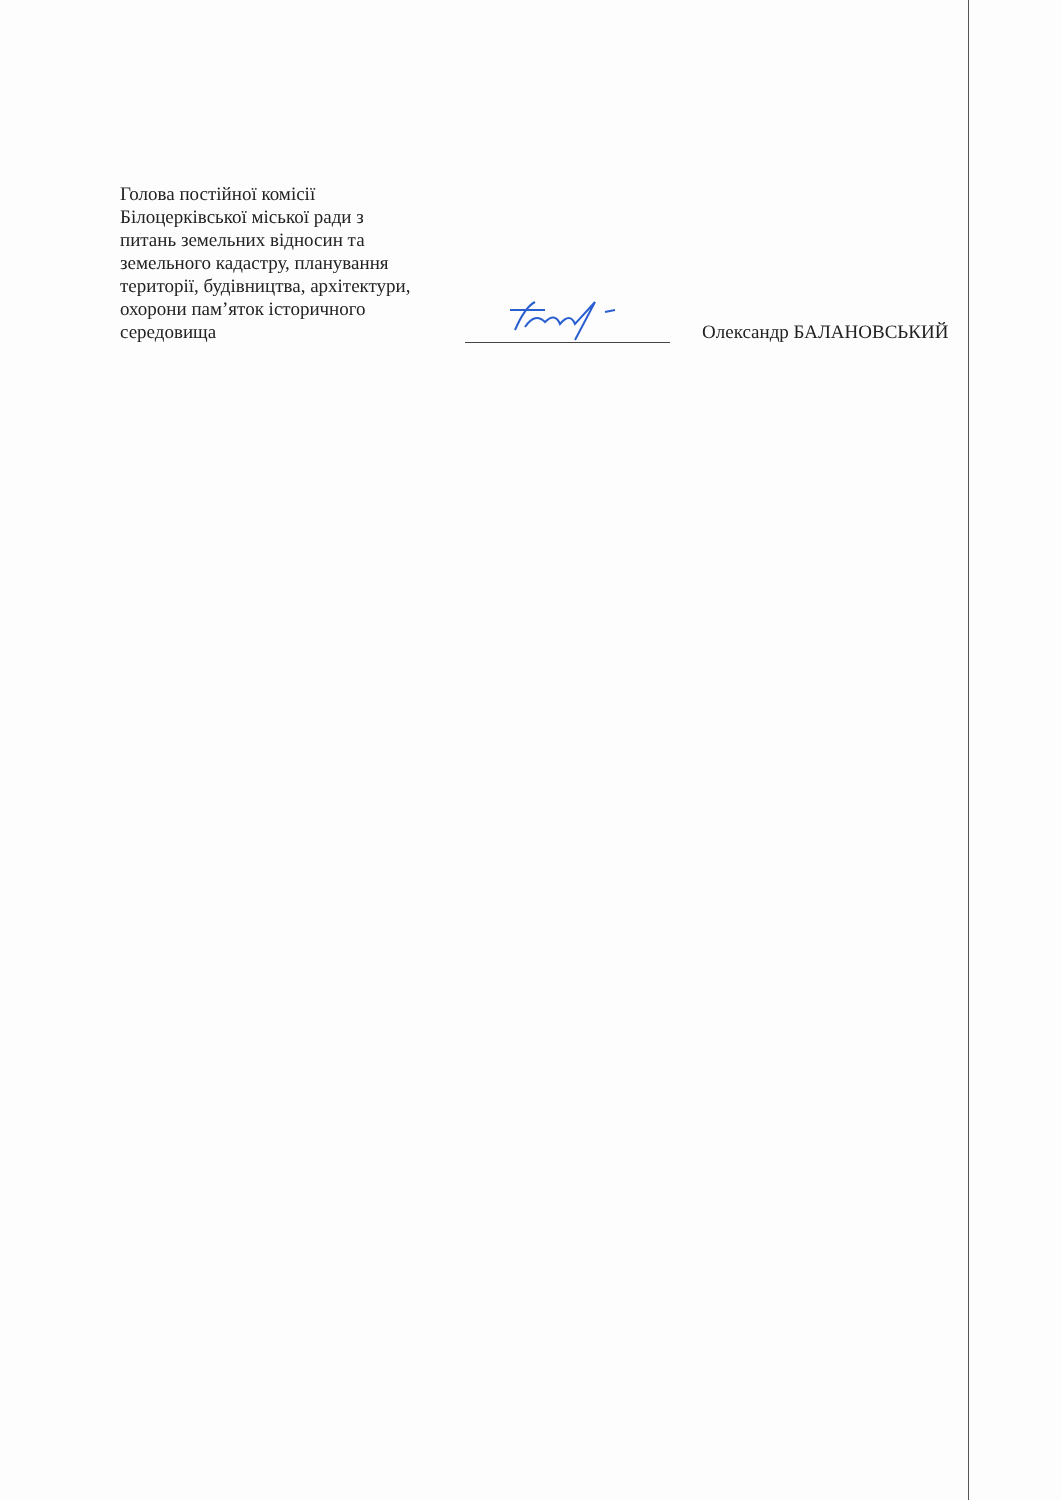Голова постійної комісії
Білоцерківської міської ради з
питань земельних відносин та
земельного кадастру, планування
території, будівництва, архітектури,
охорони пам’яток історичного
середовища
Олександр БАЛАНОВСЬКИЙ